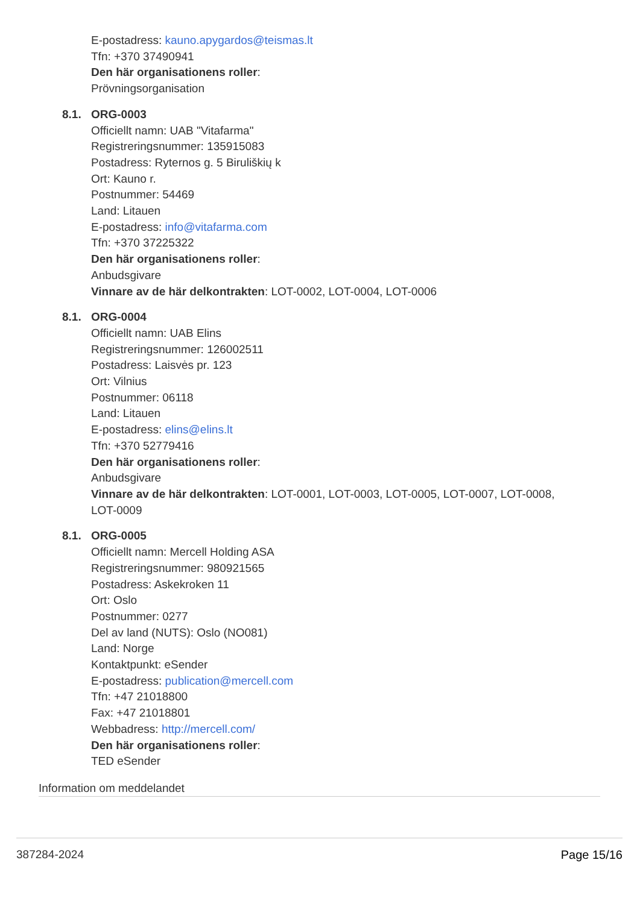E-postadress: kauno.apygardos@teismas.lt
Tfn: +370 37490941
Den här organisationens roller:
Prövningsorganisation
8.1. ORG-0003
Officiellt namn: UAB "Vitafarma"
Registreringsnummer: 135915083
Postadress: Ryternos g. 5 Biruliškių k
Ort: Kauno r.
Postnummer: 54469
Land: Litauen
E-postadress: info@vitafarma.com
Tfn: +370 37225322
Den här organisationens roller:
Anbudsgivare
Vinnare av de här delkontrakten: LOT-0002, LOT-0004, LOT-0006
8.1. ORG-0004
Officiellt namn: UAB Elins
Registreringsnummer: 126002511
Postadress: Laisvės pr. 123
Ort: Vilnius
Postnummer: 06118
Land: Litauen
E-postadress: elins@elins.lt
Tfn: +370 52779416
Den här organisationens roller:
Anbudsgivare
Vinnare av de här delkontrakten: LOT-0001, LOT-0003, LOT-0005, LOT-0007, LOT-0008,
LOT-0009
8.1. ORG-0005
Officiellt namn: Mercell Holding ASA
Registreringsnummer: 980921565
Postadress: Askekroken 11
Ort: Oslo
Postnummer: 0277
Del av land (NUTS): Oslo (NO081)
Land: Norge
Kontaktpunkt: eSender
E-postadress: publication@mercell.com
Tfn: +47 21018800
Fax: +47 21018801
Webbadress: http://mercell.com/
Den här organisationens roller:
TED eSender
Information om meddelandet
387284-2024 Page 15/16